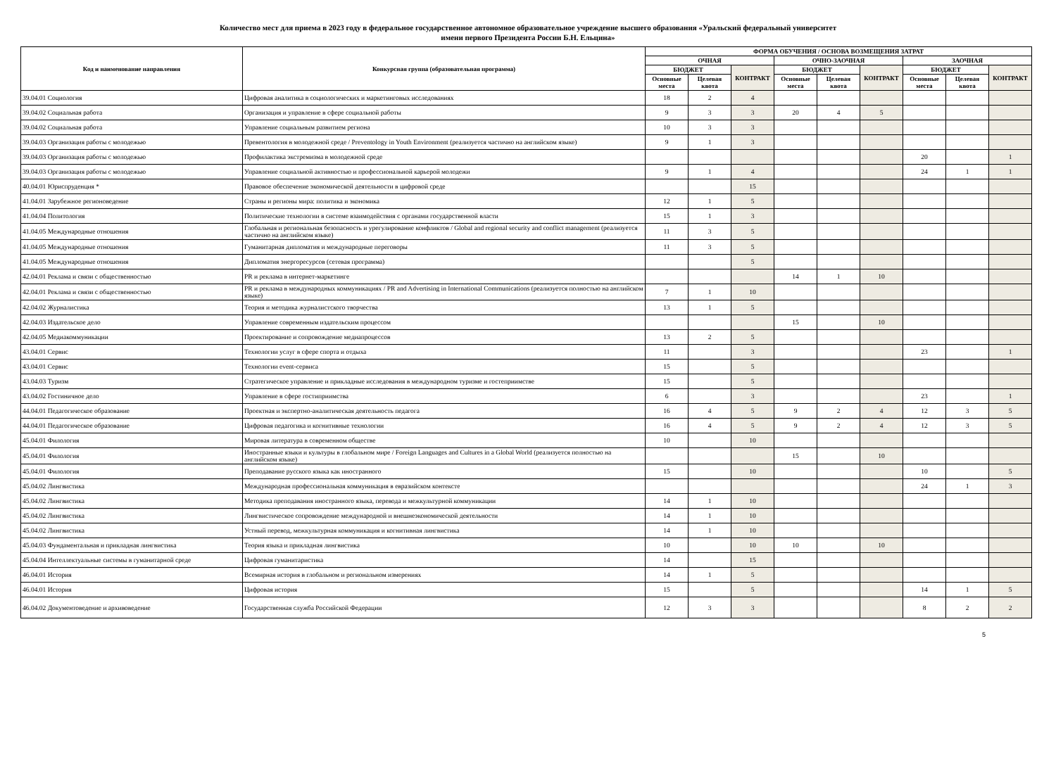Количество мест для приема в 2023 году в федеральное государственное автономное образовательное учреждение высшего образования «Уральский федеральный университет
имени первого Президента России Б.Н. Ельцина»
| Код и наименование направления | Конкурсная группа (образовательная программа) | ФОРМА ОБУЧЕНИЯ / ОСНОВА ВОЗМЕЩЕНИЯ ЗАТРАТ | | | | | | | | |
| --- | --- | --- | --- | --- | --- | --- | --- | --- | --- | --- |
| | | ОЧНАЯ | | | ОЧНО-ЗАОЧНАЯ | | | ЗАОЧНАЯ | | |
| | | БЮДЖЕТ | | КОНТРАКТ | БЮДЖЕТ | | КОНТРАКТ | БЮДЖЕТ | | КОНТРАКТ |
| | | Основные места | Целевая квота | | Основные места | Целевая квота | | Основные места | Целевая квота | |
| 39.04.01 Социология | Цифровая аналитика в социологических и маркетинговых исследованиях | 18 | 2 | 4 | | | | | | |
| 39.04.02 Социальная работа | Организация и управление в сфере социальной работы | 9 | 3 | 3 | 20 | 4 | 5 | | | |
| 39.04.02 Социальная работа | Управление социальным развитием региона | 10 | 3 | 3 | | | | | | |
| 39.04.03 Организация работы с молодежью | Превентология в молодежной среде / Preventology in Youth Environment (реализуется частично на английском языке) | 9 | 1 | 3 | | | | | | |
| 39.04.03 Организация работы с молодежью | Профилактика экстремизма в молодежной среде | | | | | | | 20 | | 1 |
| 39.04.03 Организация работы с молодежью | Управление социальной активностью и профессиональной карьерой молодежи | 9 | 1 | 4 | | | | 24 | 1 | 1 |
| 40.04.01 Юриспруденция * | Правовое обеспечение экономической деятельности в цифровой среде | | | 15 | | | | | | |
| 41.04.01 Зарубежное регионоведение | Страны и регионы мира: политика и экономика | 12 | 1 | 5 | | | | | | |
| 41.04.04 Политология | Политические технологии в системе взаимодействия с органами государственной власти | 15 | 1 | 3 | | | | | | |
| 41.04.05 Международные отношения | Глобальная и региональная безопасность и урегулирование конфликтов / Global and regional security and conflict management (реализуется частично на английском языке) | 11 | 3 | 5 | | | | | | |
| 41.04.05 Международные отношения | Гуманитарная дипломатия и международные переговоры | 11 | 3 | 5 | | | | | | |
| 41.04.05 Международные отношения | Дипломатия энергоресурсов (сетевая программа) | | | 5 | | | | | | |
| 42.04.01 Реклама и связи с общественностью | PR и реклама в интернет-маркетинге | | | | 14 | 1 | 10 | | | |
| 42.04.01 Реклама и связи с общественностью | PR и реклама в международных коммуникациях / PR and Advertising in International Communications (реализуется полностью на английском языке) | 7 | 1 | 10 | | | | | | |
| 42.04.02 Журналистика | Теория и методика журналистского творчества | 13 | 1 | 5 | | | | | | |
| 42.04.03 Издательское дело | Управление современным издательским процессом | | | | 15 | | 10 | | | |
| 42.04.05 Медиакоммуникации | Проектирование и сопровождение медиапроцессов | 13 | 2 | 5 | | | | | | |
| 43.04.01 Сервис | Технологии услуг в сфере спорта и отдыха | 11 | | 3 | | | | 23 | | 1 |
| 43.04.01 Сервис | Технологии event-сервиса | 15 | | 5 | | | | | | |
| 43.04.03 Туризм | Стратегическое управление и прикладные исследования в международном туризме и гостеприимстве | 15 | | 5 | | | | | | |
| 43.04.02 Гостиничное дело | Управление в сфере гостиприимства | 6 | | 3 | | | | 23 | | 1 |
| 44.04.01 Педагогическое образование | Проектная и экспертно-аналитическая деятельность педагога | 16 | 4 | 5 | 9 | 2 | 4 | 12 | 3 | 5 |
| 44.04.01 Педагогическое образование | Цифровая педагогика и когнитивные технологии | 16 | 4 | 5 | 9 | 2 | 4 | 12 | 3 | 5 |
| 45.04.01 Филология | Мировая литература в современном обществе | 10 | | 10 | | | | | | |
| 45.04.01 Филология | Иностранные языки и культуры в глобальном мире / Foreign Languages and Cultures in a Global World (реализуется полностью на английском языке) | | | | 15 | | 10 | | | |
| 45.04.01 Филология | Преподавание русского языка как иностранного | 15 | | 10 | | | | 10 | | 5 |
| 45.04.02 Лингвистика | Международная профессиональная коммуникация в евразийском контексте | | | | | | | 24 | 1 | 3 |
| 45.04.02 Лингвистика | Методика преподавания иностранного языка, перевода и межкультурной коммуникации | 14 | 1 | 10 | | | | | | |
| 45.04.02 Лингвистика | Лингвистическое сопровождение международной и внешнеэкономической деятельности | 14 | 1 | 10 | | | | | | |
| 45.04.02 Лингвистика | Устный перевод, межкультурная коммуникация и когнитивная лингвистика | 14 | 1 | 10 | | | | | | |
| 45.04.03 Фундаментальная и прикладная лингвистика | Теория языка и прикладная лингвистика | 10 | | 10 | 10 | | 10 | | | |
| 45.04.04 Интеллектуальные системы в гуманитарной среде | Цифровая гуманитаристика | 14 | | 15 | | | | | | |
| 46.04.01 История | Всемирная история в глобальном и региональном измерениях | 14 | 1 | 5 | | | | | | |
| 46.04.01 История | Цифровая история | 15 | | 5 | | | | 14 | 1 | 5 |
| 46.04.02 Документоведение и архивоведение | Государственная служба Российской Федерации | 12 | 3 | 3 | | | | 8 | 2 | 2 |
5